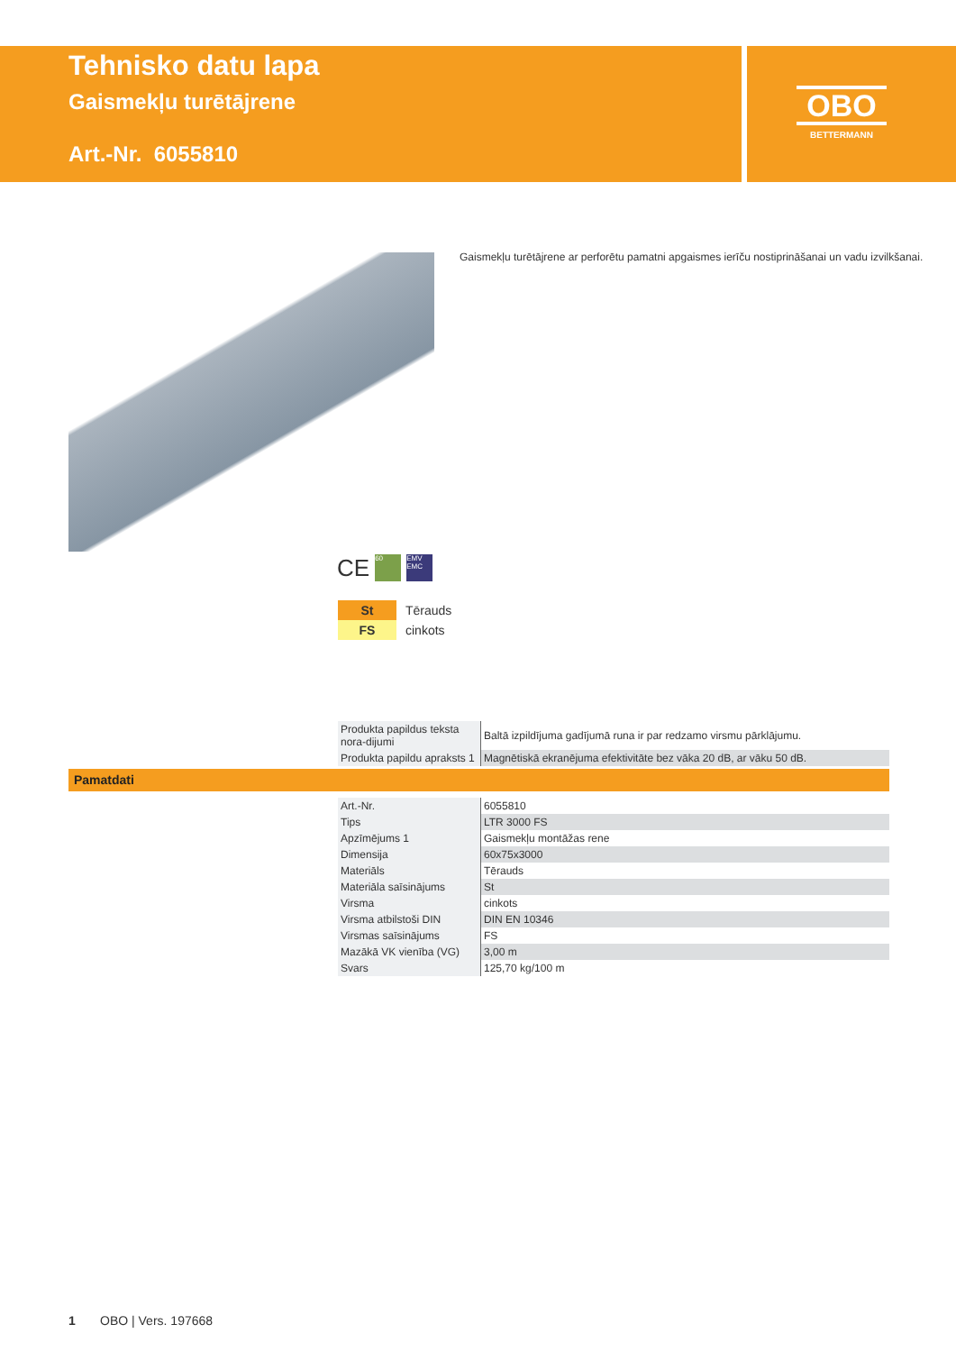Tehnisko datu lapa
Gaismekļu turētājrene
Art.-Nr. 6055810
OBO
BETTERMANN
Gaismekļu turētājrene ar perforētu pamatni apgaismes ierīču nostiprināšanai un vadu izvilkšanai.
CE 60 EMV EMC
| St | Tērauds |
| FS | cinkots |
| Produkta papildus teksta nora-dijumi | Baltā izpildījuma gadījumā runa ir par redzamo virsmu pārklājumu. |
| Produkta papildu apraksts 1 | Magnētiskā ekranējuma efektivitāte bez vāka 20 dB, ar vāku 50 dB. |
Pamatdati
| Art.-Nr. | 6055810 |
| Tips | LTR 3000 FS |
| Apzīmējums 1 | Gaismekļu montāžas rene |
| Dimensija | 60x75x3000 |
| Materiāls | Tērauds |
| Materiāla saīsinājums | St |
| Virsma | cinkots |
| Virsma atbilstoši DIN | DIN EN 10346 |
| Virsmas saīsinājums | FS |
| Mazākā VK vienība (VG) | 3,00 m |
| Svars | 125,70 kg/100 m |
1 OBO | Vers. 197668